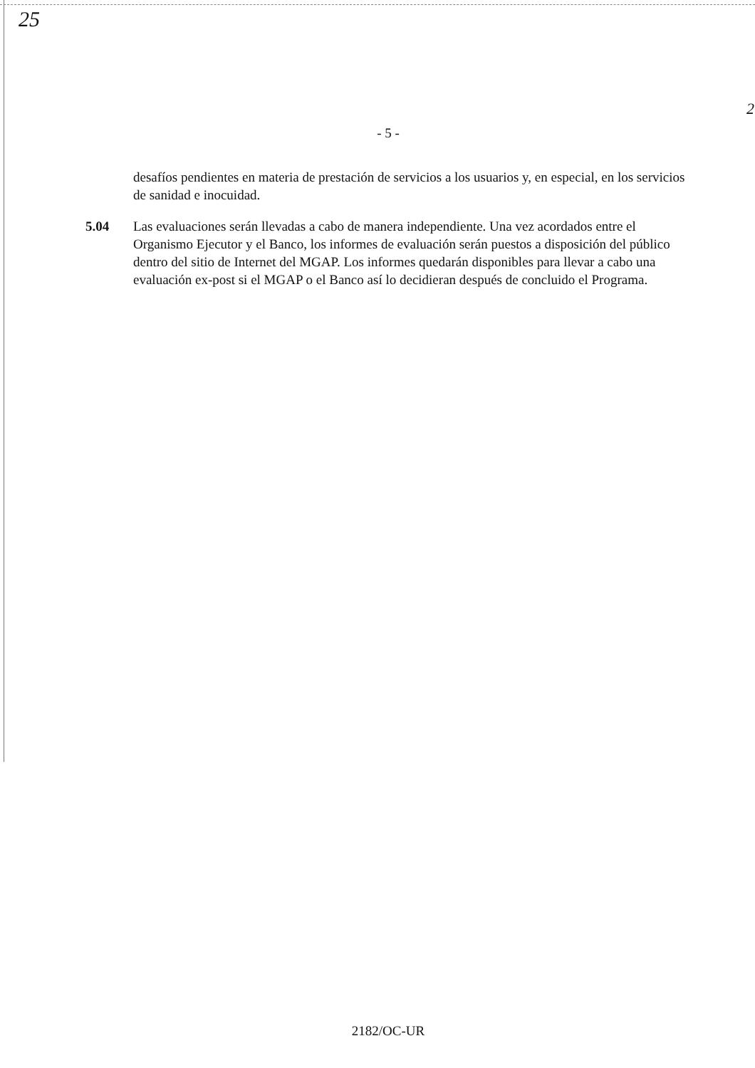25
2
- 5 -
desafíos pendientes en materia de prestación de servicios a los usuarios y, en especial, en los servicios de sanidad e inocuidad.
5.04 Las evaluaciones serán llevadas a cabo de manera independiente. Una vez acordados entre el Organismo Ejecutor y el Banco, los informes de evaluación serán puestos a disposición del público dentro del sitio de Internet del MGAP. Los informes quedarán disponibles para llevar a cabo una evaluación ex-post si el MGAP o el Banco así lo decidieran después de concluido el Programa.
2182/OC-UR